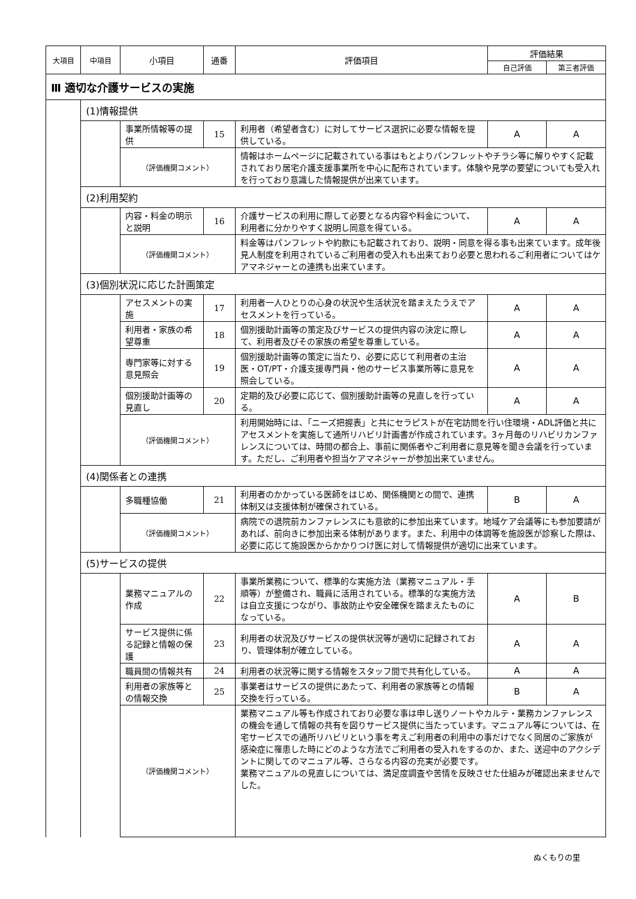| 大項目 | 中項目 | 小項目 | 通番 | 評価項目 | 評価結果 | |
| --- | --- | --- | --- | --- | --- | --- |
| | | | | | 自己評価 | 第三者評価 |
| Ⅲ 適切な介護サービスの実施 | | | | | | |
| | (1)情報提供 | | | | | |
| | | 事業所情報等の提供 | 15 | 利用者（希望者含む）に対してサービス選択に必要な情報を提供している。 | A | A |
| | | （評価機関コメント） | | 情報はホームページに記載されている事はもとよりパンフレットやチラシ等に解りやすく記載されており居宅介護支援事業所を中心に配布されています。体験や見学の要望についても受入れを行っており意識した情報提供が出来ています。 | | |
| | (2)利用契約 | | | | | |
| | | 内容・料金の明示と説明 | 16 | 介護サービスの利用に際して必要となる内容や料金について、利用者に分かりやすく説明し同意を得ている。 | A | A |
| | | （評価機関コメント） | | 料金等はパンフレットや約款にも記載されており、説明・同意を得る事も出来ています。成年後見人制度を利用されているご利用者の受入れも出来ており必要と思われるご利用者についてはケアマネジャーとの連携も出来ています。 | | |
| | (3)個別状況に応じた計画策定 | | | | | |
| | | アセスメントの実施 | 17 | 利用者一人ひとりの心身の状況や生活状況を踏まえたうえでアセスメントを行っている。 | A | A |
| | | 利用者・家族の希望尊重 | 18 | 個別援助計画等の策定及びサービスの提供内容の決定に際して、利用者及びその家族の希望を尊重している。 | A | A |
| | | 専門家等に対する意見照会 | 19 | 個別援助計画等の策定に当たり、必要に応じて利用者の主治医・OT/PT・介護支援専門員・他のサービス事業所等に意見を照会している。 | A | A |
| | | 個別援助計画等の見直し | 20 | 定期的及び必要に応じて、個別援助計画等の見直しを行っている。 | A | A |
| | | （評価機関コメント） | | 利用開始時には、「ニーズ把握表」と共にセラピストが在宅訪問を行い住環境・ADL評価と共にアセスメントを実施して通所リハビリ計画書が作成されています。3ヶ月毎のリハビリカンファレンスについては、時間の都合上、事前に関係者やご利用者に意見等を聞き会議を行っています。ただし、ご利用者や担当ケアマネジャーが参加出来ていません。 | | |
| | (4)関係者との連携 | | | | | |
| | | 多職種協働 | 21 | 利用者のかかっている医師をはじめ、関係機関との間で、連携体制又は支援体制が確保されている。 | B | A |
| | | （評価機関コメント） | | 病院での退院前カンファレンスにも意欲的に参加出来ています。地域ケア会議等にも参加要請があれば、前向きに参加出来る体制があります。また、利用中の体調等を施設医が診察した際は、必要に応じて施設医からかかりつけ医に対して情報提供が適切に出来ています。 | | |
| | (5)サービスの提供 | | | | | |
| | | 業務マニュアルの作成 | 22 | 事業所業務について、標準的な実施方法（業務マニュアル・手順等）が整備され、職員に活用されている。標準的な実施方法は自立支援につながり、事故防止や安全確保を踏まえたものになっている。 | A | B |
| | | サービス提供に係る記録と情報の保護 | 23 | 利用者の状況及びサービスの提供状況等が適切に記録されており、管理体制が確立している。 | A | A |
| | | 職員間の情報共有 | 24 | 利用者の状況等に関する情報をスタッフ間で共有化している。 | A | A |
| | | 利用者の家族等との情報交換 | 25 | 事業者はサービスの提供にあたって、利用者の家族等との情報交換を行っている。 | B | A |
| | | （評価機関コメント） | | 業務マニュアル等も作成されており必要な事は申し送りノートやカルテ・業務カンファレンスの機会を通して情報の共有を図りサービス提供に当たっています。マニュアル等については、在宅サービスでの通所リハビリという事を考えご利用者の利用中の事だけでなく同居のご家族が感染症に罹患した時にどのような方法でご利用者の受入れをするのか、また、送迎中のアクシデントに関してのマニュアル等、さらなる内容の充実が必要です。 業務マニュアルの見直しについては、満足度調査や苦情を反映させた仕組みが確認出来ませんでした。 | | |
ぬくもりの里